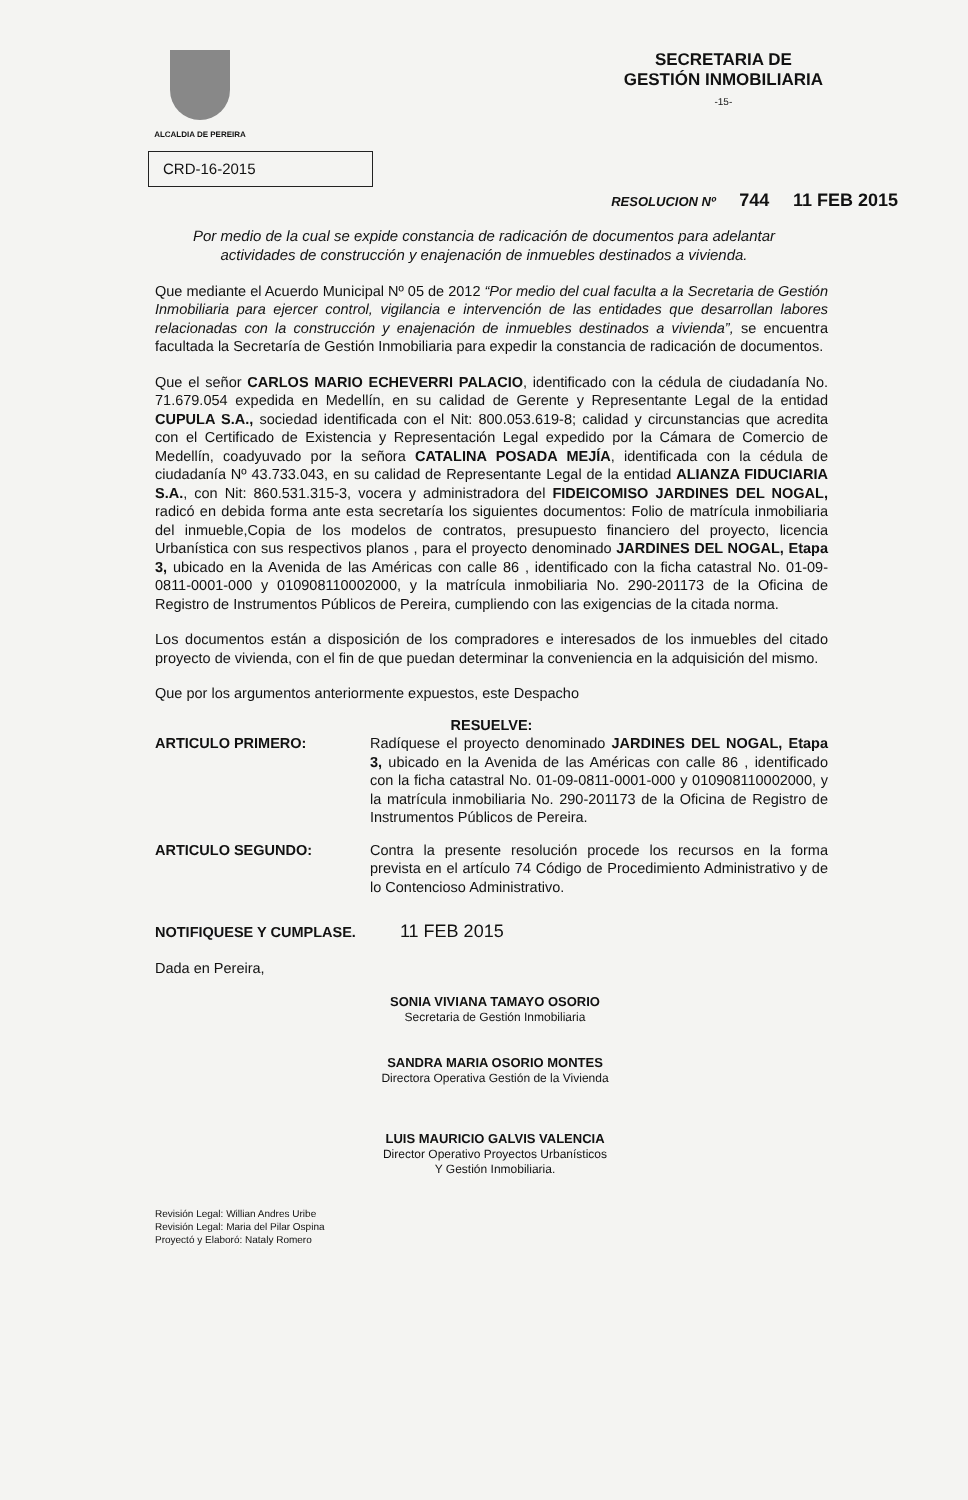ALCALDIA DE PEREIRA
SECRETARIA DE
GESTIÓN INMOBILIARIA
-15-
CRD-16-2015
RESOLUCION Nº 744 11 FEB 2015
Por medio de la cual se expide constancia de radicación de documentos para adelantar actividades de construcción y enajenación de inmuebles destinados a vivienda.
Que mediante el Acuerdo Municipal Nº 05 de 2012 “Por medio del cual faculta a la Secretaria de Gestión Inmobiliaria para ejercer control, vigilancia e intervención de las entidades que desarrollan labores relacionadas con la construcción y enajenación de inmuebles destinados a vivienda”, se encuentra facultada la Secretaría de Gestión Inmobiliaria para expedir la constancia de radicación de documentos.
Que el señor CARLOS MARIO ECHEVERRI PALACIO, identificado con la cédula de ciudadanía No. 71.679.054 expedida en Medellín, en su calidad de Gerente y Representante Legal de la entidad CUPULA S.A., sociedad identificada con el Nit: 800.053.619-8; calidad y circunstancias que acredita con el Certificado de Existencia y Representación Legal expedido por la Cámara de Comercio de Medellín, coadyuvado por la señora CATALINA POSADA MEJÍA, identificada con la cédula de ciudadanía Nº 43.733.043, en su calidad de Representante Legal de la entidad ALIANZA FIDUCIARIA S.A., con Nit: 860.531.315-3, vocera y administradora del FIDEICOMISO JARDINES DEL NOGAL, radicó en debida forma ante esta secretaría los siguientes documentos: Folio de matrícula inmobiliaria del inmueble,Copia de los modelos de contratos, presupuesto financiero del proyecto, licencia Urbanística con sus respectivos planos , para el proyecto denominado JARDINES DEL NOGAL, Etapa 3, ubicado en la Avenida de las Américas con calle 86 , identificado con la ficha catastral No. 01-09-0811-0001-000 y 010908110002000, y la matrícula inmobiliaria No. 290-201173 de la Oficina de Registro de Instrumentos Públicos de Pereira, cumpliendo con las exigencias de la citada norma.
Los documentos están a disposición de los compradores e interesados de los inmuebles del citado proyecto de vivienda, con el fin de que puedan determinar la conveniencia en la adquisición del mismo.
Que por los argumentos anteriormente expuestos, este Despacho
RESUELVE:
ARTICULO PRIMERO: Radíquese el proyecto denominado JARDINES DEL NOGAL, Etapa 3, ubicado en la Avenida de las Américas con calle 86 , identificado con la ficha catastral No. 01-09-0811-0001-000 y 010908110002000, y la matrícula inmobiliaria No. 290-201173 de la Oficina de Registro de Instrumentos Públicos de Pereira.
ARTICULO SEGUNDO: Contra la presente resolución procede los recursos en la forma prevista en el artículo 74 Código de Procedimiento Administrativo y de lo Contencioso Administrativo.
NOTIFIQUESE Y CUMPLASE. 11 FEB 2015
Dada en Pereira,
SONIA VIVIANA TAMAYO OSORIO
Secretaria de Gestión Inmobiliaria
SANDRA MARIA OSORIO MONTES
Directora Operativa Gestión de la Vivienda
LUIS MAURICIO GALVIS VALENCIA
Director Operativo Proyectos Urbanísticos
Y Gestión Inmobiliaria.
Revisión Legal: Willian Andres Uribe
Revisión Legal: Maria del Pilar Ospina
Proyectó y Elaboró: Nataly Romero